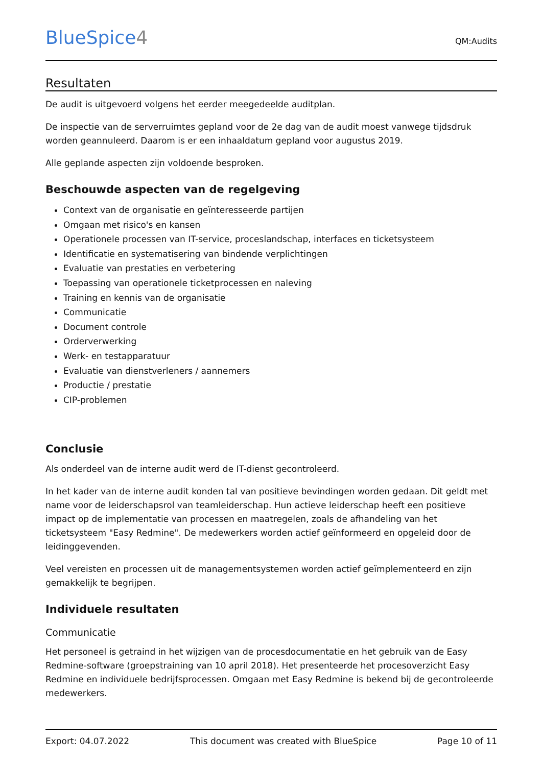BlueSpice4
QM:Audits
Resultaten
De audit is uitgevoerd volgens het eerder meegedeelde auditplan.
De inspectie van de serverruimtes gepland voor de 2e dag van de audit moest vanwege tijdsdruk worden geannuleerd. Daarom is er een inhaaldatum gepland voor augustus 2019.
Alle geplande aspecten zijn voldoende besproken.
Beschouwde aspecten van de regelgeving
Context van de organisatie en geïnteresseerde partijen
Omgaan met risico's en kansen
Operationele processen van IT-service, proceslandschap, interfaces en ticketsysteem
Identificatie en systematisering van bindende verplichtingen
Evaluatie van prestaties en verbetering
Toepassing van operationele ticketprocessen en naleving
Training en kennis van de organisatie
Communicatie
Document controle
Orderverwerking
Werk- en testapparatuur
Evaluatie van dienstverleners / aannemers
Productie / prestatie
CIP-problemen
Conclusie
Als onderdeel van de interne audit werd de IT-dienst gecontroleerd.
In het kader van de interne audit konden tal van positieve bevindingen worden gedaan. Dit geldt met name voor de leiderschapsrol van teamleiderschap. Hun actieve leiderschap heeft een positieve impact op de implementatie van processen en maatregelen, zoals de afhandeling van het ticketsysteem "Easy Redmine". De medewerkers worden actief geïnformeerd en opgeleid door de leidinggevenden.
Veel vereisten en processen uit de managementsystemen worden actief geïmplementeerd en zijn gemakkelijk te begrijpen.
Individuele resultaten
Communicatie
Het personeel is getraind in het wijzigen van de procesdocumentatie en het gebruik van de Easy Redmine-software (groepstraining van 10 april 2018). Het presenteerde het procesoverzicht Easy Redmine en individuele bedrijfsprocessen. Omgaan met Easy Redmine is bekend bij de gecontroleerde medewerkers.
Export: 04.07.2022 This document was created with BlueSpice Page 10 of 11